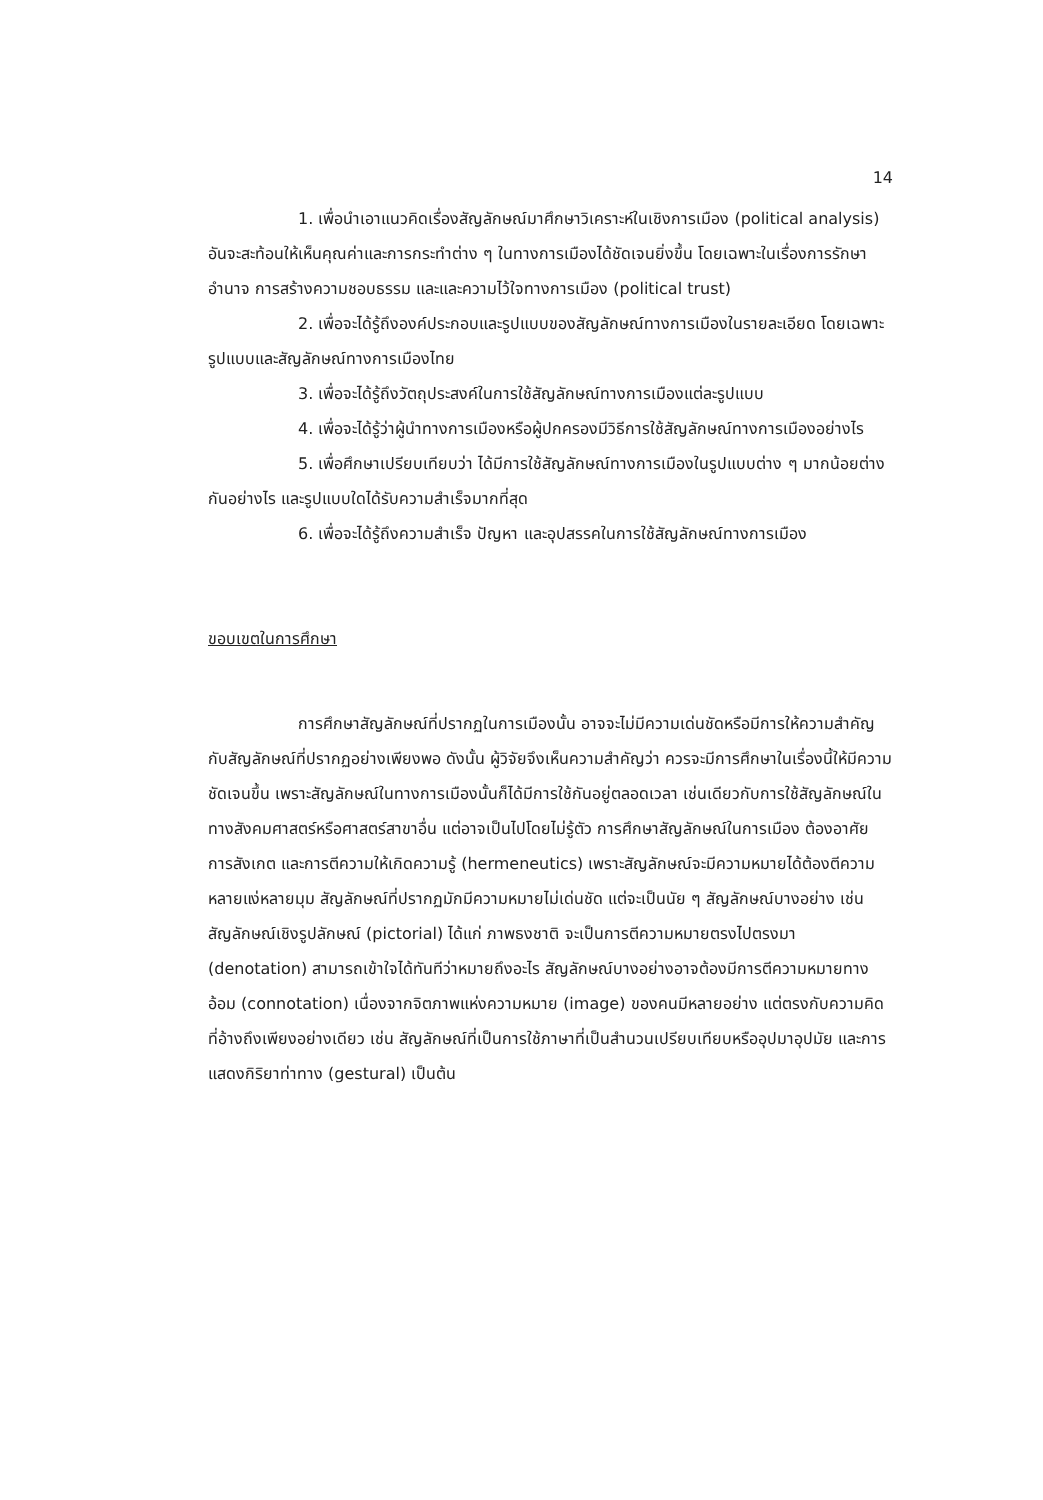14
1. เพื่อนำเอาแนวคิดเรื่องสัญลักษณ์มาศึกษาวิเคราะห์ในเชิงการเมือง (political analysis) อันจะสะท้อนให้เห็นคุณค่าและการกระทำต่าง ๆ ในทางการเมืองได้ชัดเจนยิ่งขึ้น โดยเฉพาะในเรื่องการรักษาอำนาจ การสร้างความชอบธรรม และและความไว้ใจทางการเมือง (political trust)
2. เพื่อจะได้รู้ถึงองค์ประกอบและรูปแบบของสัญลักษณ์ทางการเมืองในรายละเอียด โดยเฉพาะรูปแบบและสัญลักษณ์ทางการเมืองไทย
3. เพื่อจะได้รู้ถึงวัตถุประสงค์ในการใช้สัญลักษณ์ทางการเมืองแต่ละรูปแบบ
4. เพื่อจะได้รู้ว่าผู้นำทางการเมืองหรือผู้ปกครองมีวิธีการใช้สัญลักษณ์ทางการเมืองอย่างไร
5. เพื่อศึกษาเปรียบเทียบว่า ได้มีการใช้สัญลักษณ์ทางการเมืองในรูปแบบต่าง ๆ มากน้อยต่างกันอย่างไร และรูปแบบใดได้รับความสำเร็จมากที่สุด
6. เพื่อจะได้รู้ถึงความสำเร็จ ปัญหา และอุปสรรคในการใช้สัญลักษณ์ทางการเมือง
ขอบเขตในการศึกษา
การศึกษาสัญลักษณ์ที่ปรากฏในการเมืองนั้น อาจจะไม่มีความเด่นชัดหรือมีการให้ความสำคัญกับสัญลักษณ์ที่ปรากฏอย่างเพียงพอ ดังนั้น ผู้วิจัยจึงเห็นความสำคัญว่า ควรจะมีการศึกษาในเรื่องนี้ให้มีความชัดเจนขึ้น เพราะสัญลักษณ์ในทางการเมืองนั้นก็ได้มีการใช้กันอยู่ตลอดเวลา เช่นเดียวกับการใช้สัญลักษณ์ในทางสังคมศาสตร์หรือศาสตร์สาขาอื่น แต่อาจเป็นไปโดยไม่รู้ตัว การศึกษาสัญลักษณ์ในการเมือง ต้องอาศัยการสังเกต และการตีความให้เกิดความรู้ (hermeneutics) เพราะสัญลักษณ์จะมีความหมายได้ต้องตีความหลายแง่หลายมุม สัญลักษณ์ที่ปรากฏมักมีความหมายไม่เด่นชัด แต่จะเป็นนัย ๆ สัญลักษณ์บางอย่าง เช่น สัญลักษณ์เชิงรูปลักษณ์ (pictorial) ได้แก่ ภาพธงชาติ จะเป็นการตีความหมายตรงไปตรงมา (denotation) สามารถเข้าใจได้ทันทีว่าหมายถึงอะไร สัญลักษณ์บางอย่างอาจต้องมีการตีความหมายทางอ้อม (connotation) เนื่องจากจิตภาพแห่งความหมาย (image) ของคนมีหลายอย่าง แต่ตรงกับความคิดที่อ้างถึงเพียงอย่างเดียว เช่น สัญลักษณ์ที่เป็นการใช้ภาษาที่เป็นสำนวนเปรียบเทียบหรืออุปมาอุปมัย และการแสดงกิริยาท่าทาง (gestural) เป็นต้น